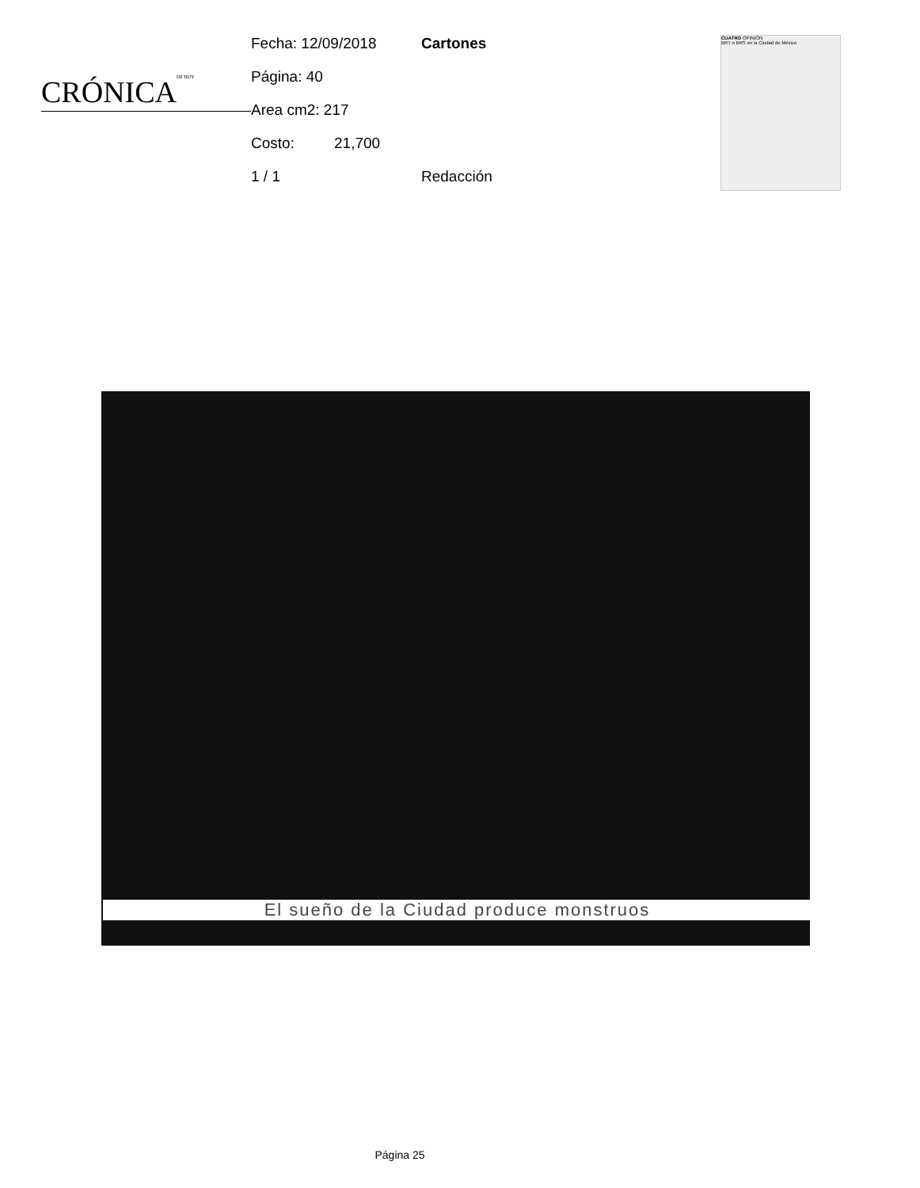CRÓNICADE HOY
Fecha: 12/09/2018 Cartones
Página: 40
Area cm2: 217
Costo: 21,700
1 / 1 Redacción
CUATRO OPINIÓN
BRT o BRS en la Ciudad de México
El sueño de la Ciudad produce monstruos
Página 25